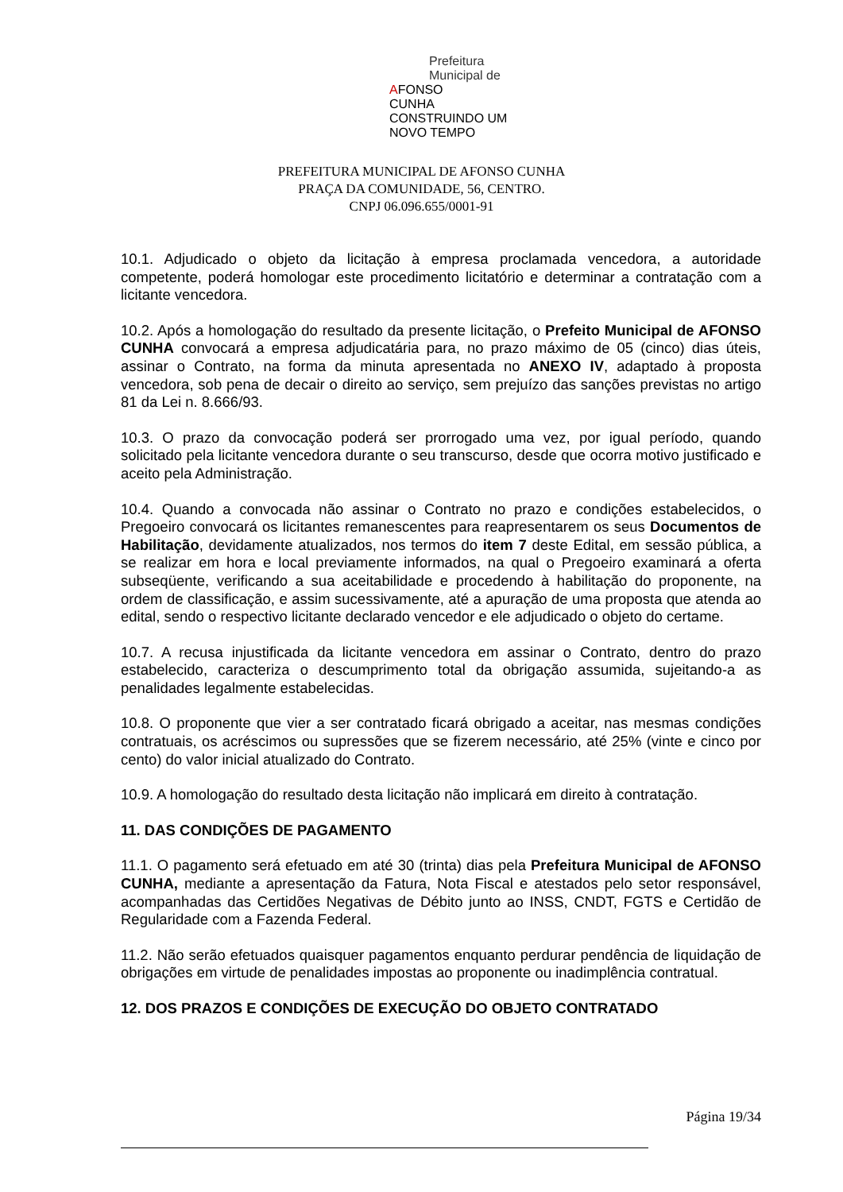Prefeitura Municipal de
A
FONSO
CUNHA
CONSTRUINDO UM NOVO TEMPO
PREFEITURA MUNICIPAL DE AFONSO CUNHA
PRAÇA DA COMUNIDADE, 56, CENTRO.
CNPJ 06.096.655/0001-91
10.1. Adjudicado o objeto da licitação à empresa proclamada vencedora, a autoridade competente, poderá homologar este procedimento licitatório e determinar a contratação com a licitante vencedora.
10.2. Após a homologação do resultado da presente licitação, o Prefeito Municipal de AFONSO CUNHA convocará a empresa adjudicatária para, no prazo máximo de 05 (cinco) dias úteis, assinar o Contrato, na forma da minuta apresentada no ANEXO IV, adaptado à proposta vencedora, sob pena de decair o direito ao serviço, sem prejuízo das sanções previstas no artigo 81 da Lei n. 8.666/93.
10.3. O prazo da convocação poderá ser prorrogado uma vez, por igual período, quando solicitado pela licitante vencedora durante o seu transcurso, desde que ocorra motivo justificado e aceito pela Administração.
10.4. Quando a convocada não assinar o Contrato no prazo e condições estabelecidos, o Pregoeiro convocará os licitantes remanescentes para reapresentarem os seus Documentos de Habilitação, devidamente atualizados, nos termos do item 7 deste Edital, em sessão pública, a se realizar em hora e local previamente informados, na qual o Pregoeiro examinará a oferta subseqüente, verificando a sua aceitabilidade e procedendo à habilitação do proponente, na ordem de classificação, e assim sucessivamente, até a apuração de uma proposta que atenda ao edital, sendo o respectivo licitante declarado vencedor e ele adjudicado o objeto do certame.
10.7. A recusa injustificada da licitante vencedora em assinar o Contrato, dentro do prazo estabelecido, caracteriza o descumprimento total da obrigação assumida, sujeitando-a as penalidades legalmente estabelecidas.
10.8. O proponente que vier a ser contratado ficará obrigado a aceitar, nas mesmas condições contratuais, os acréscimos ou supressões que se fizerem necessário, até 25% (vinte e cinco por cento) do valor inicial atualizado do Contrato.
10.9. A homologação do resultado desta licitação não implicará em direito à contratação.
11. DAS CONDIÇÕES DE PAGAMENTO
11.1. O pagamento será efetuado em até 30 (trinta) dias pela Prefeitura Municipal de AFONSO CUNHA, mediante a apresentação da Fatura, Nota Fiscal e atestados pelo setor responsável, acompanhadas das Certidões Negativas de Débito junto ao INSS, CNDT, FGTS e Certidão de Regularidade com a Fazenda Federal.
11.2. Não serão efetuados quaisquer pagamentos enquanto perdurar pendência de liquidação de obrigações em virtude de penalidades impostas ao proponente ou inadimplência contratual.
12. DOS PRAZOS E CONDIÇÕES DE EXECUÇÃO DO OBJETO CONTRATADO
Página 19/34